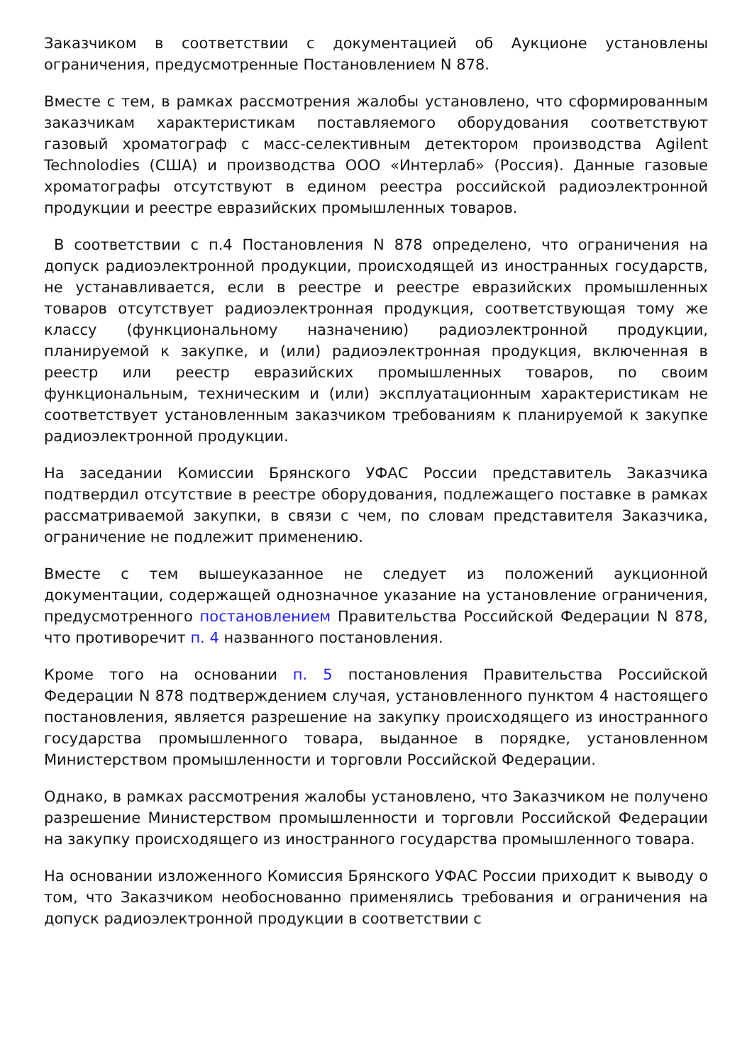Заказчиком в соответствии с документацией об Аукционе установлены ограничения, предусмотренные Постановлением N 878.
Вместе с тем, в рамках рассмотрения жалобы установлено, что сформированным заказчикам характеристикам поставляемого оборудования соответствуют газовый хроматограф с масс-селективным детектором производства Agilent Technolodies (США) и производства ООО «Интерлаб» (Россия). Данные газовые хроматографы отсутствуют в едином реестра российской радиоэлектронной продукции и реестре евразийских промышленных товаров.
В соответствии с п.4 Постановления N 878 определено, что ограничения на допуск радиоэлектронной продукции, происходящей из иностранных государств, не устанавливается, если в реестре и реестре евразийских промышленных товаров отсутствует радиоэлектронная продукция, соответствующая тому же классу (функциональному назначению) радиоэлектронной продукции, планируемой к закупке, и (или) радиоэлектронная продукция, включенная в реестр или реестр евразийских промышленных товаров, по своим функциональным, техническим и (или) эксплуатационным характеристикам не соответствует установленным заказчиком требованиям к планируемой к закупке радиоэлектронной продукции.
На заседании Комиссии Брянского УФАС России представитель Заказчика подтвердил отсутствие в реестре оборудования, подлежащего поставке в рамках рассматриваемой закупки, в связи с чем, по словам представителя Заказчика, ограничение не подлежит применению.
Вместе с тем вышеуказанное не следует из положений аукционной документации, содержащей однозначное указание на установление ограничения, предусмотренного постановлением Правительства Российской Федерации N 878, что противоречит п. 4 названного постановления.
Кроме того на основании п. 5 постановления Правительства Российской Федерации N 878 подтверждением случая, установленного пунктом 4 настоящего постановления, является разрешение на закупку происходящего из иностранного государства промышленного товара, выданное в порядке, установленном Министерством промышленности и торговли Российской Федерации.
Однако, в рамках рассмотрения жалобы установлено, что Заказчиком не получено разрешение Министерством промышленности и торговли Российской Федерации на закупку происходящего из иностранного государства промышленного товара.
На основании изложенного Комиссия Брянского УФАС России приходит к выводу о том, что Заказчиком необоснованно применялись требования и ограничения на допуск радиоэлектронной продукции в соответствии с